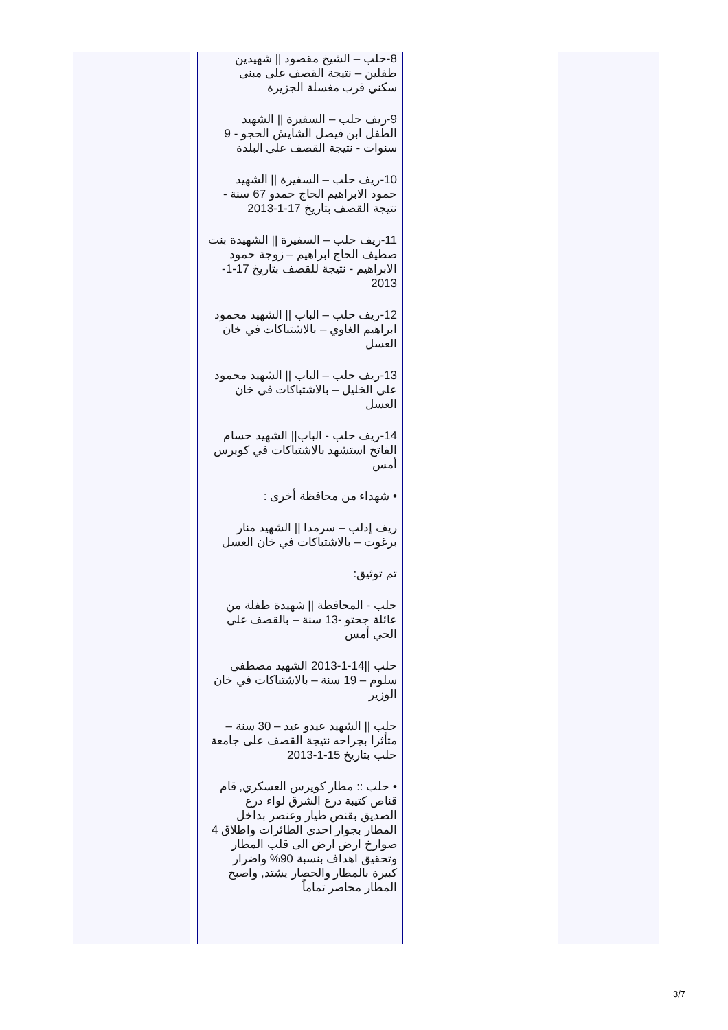8-حلب – الشيخ مقصود || شهيدين طفلين – نتيجة القصف على مبنى سكني قرب مغسلة الجزيرة
9-ريف حلب – السفيرة || الشهيد الطفل ابن فيصل الشايش الحجو - 9 سنوات - نتيجة القصف على البلدة
10-ريف حلب – السفيرة || الشهيد حمود الابراهيم الحاج حمدو 67 سنة - نتيجة القصف بتاريخ 17-1-2013
11-ريف حلب – السفيرة || الشهيدة بنت صطيف الحاج ابراهيم – زوجة حمود الابراهيم - نتيجة للقصف بتاريخ 17-1-2013
12-ريف حلب – الباب || الشهيد محمود ابراهيم الغاوي – بالاشتباكات في خان العسل
13-ريف حلب – الباب || الشهيد محمود علي الخليل – بالاشتباكات في خان العسل
14-ريف حلب - الباب|| الشهيد حسام الفاتح استشهد بالاشتباكات في كويرس أمس
• شهداء من محافظة أخرى :
ريف إدلب – سرمدا || الشهيد منار برغوت – بالاشتباكات في خان العسل
تم توثيق:
حلب - المحافظة || شهيدة طفلة من عائلة جحتو -13 سنة – بالقصف على الحي أمس
حلب ||14-1-2013 الشهيد مصطفى سلوم – 19 سنة – بالاشتباكات في خان الوزير
حلب || الشهيد عيدو عيد – 30 سنة – متأثرا بجراحه نتيجة القصف على جامعة حلب بتاريخ 15-1-2013
• حلب :: مطار كويرس العسكري, قام قناص كتيبة درع الشرق لواء درع الصديق بقنص طيار وعنصر بداخل المطار بجوار احدى الطائرات واطلاق 4 صوارخ ارض ارض الى قلب المطار وتحقيق اهداف بنسبة 90% واضرار كبيرة بالمطار والحصار يشتد, واصبح المطار محاصر تماماً
3/7